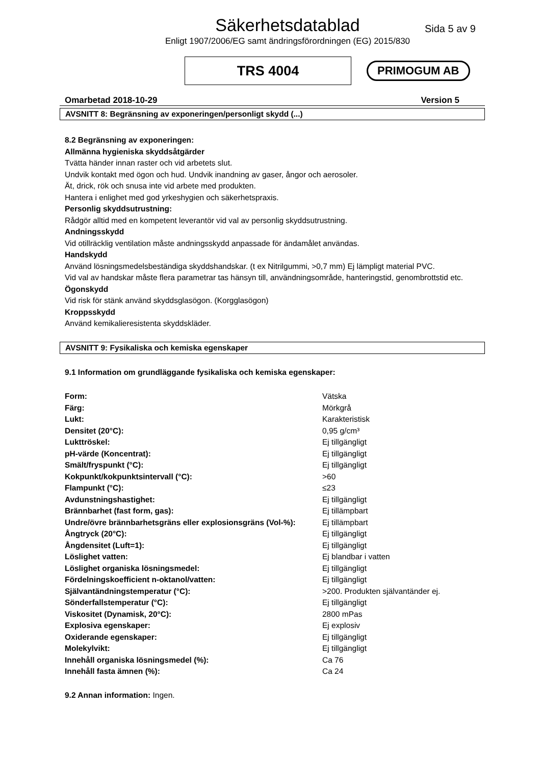Säkerhetsdatablad
Sida 5 av 9
Enligt 1907/2006/EG samt ändringsförordningen (EG) 2015/830
TRS 4004
PRIMOGUM AB
Omarbetad 2018-10-29 Version 5
AVSNITT 8: Begränsning av exponeringen/personligt skydd (...)
8.2 Begränsning av exponeringen:
Allmänna hygieniska skyddsåtgärder
Tvätta händer innan raster och vid arbetets slut.
Undvik kontakt med ögon och hud. Undvik inandning av gaser, ångor och aerosoler.
Ät, drick, rök och snusa inte vid arbete med produkten.
Hantera i enlighet med god yrkeshygien och säkerhetspraxis.
Personlig skyddsutrustning:
Rådgör alltid med en kompetent leverantör vid val av personlig skyddsutrustning.
Andningsskydd
Vid otillräcklig ventilation måste andningsskydd anpassade för ändamålet användas.
Handskydd
Använd lösningsmedelsbeständiga skyddshandskar. (t ex Nitrilgummi, >0,7 mm) Ej lämpligt material PVC.
Vid val av handskar måste flera parametrar tas hänsyn till, användningsområde, hanteringstid, genombrottstid etc.
Ögonskydd
Vid risk för stänk använd skyddsglasögon. (Korgglasögon)
Kroppsskydd
Använd kemikalieresistenta skyddskläder.
AVSNITT 9: Fysikaliska och kemiska egenskaper
9.1 Information om grundläggande fysikaliska och kemiska egenskaper:
| Form: | Vätska |
| Färg: | Mörkgrå |
| Lukt: | Karakteristisk |
| Densitet (20°C): | 0,95 g/cm³ |
| Lukttröskel: | Ej tillgängligt |
| pH-värde (Koncentrat): | Ej tillgängligt |
| Smält/fryspunkt (°C): | Ej tillgängligt |
| Kokpunkt/kokpunktsintervall (°C): | >60 |
| Flampunkt (°C): | ≤23 |
| Avdunstningshastighet: | Ej tillgängligt |
| Brännbarhet (fast form, gas): | Ej tillämpbart |
| Undre/övre brännbarhetsgräns eller explosionsgräns (Vol-%): | Ej tillämpbart |
| Ångtryck (20°C): | Ej tillgängligt |
| Ångdensitet (Luft=1): | Ej tillgängligt |
| Löslighet vatten: | Ej blandbar i vatten |
| Löslighet organiska lösningsmedel: | Ej tillgängligt |
| Fördelningskoefficient n-oktanol/vatten: | Ej tillgängligt |
| Självantändningstemperatur (°C): | >200. Produkten självantänder ej. |
| Sönderfallstemperatur (°C): | Ej tillgängligt |
| Viskositet (Dynamisk, 20°C): | 2800 mPas |
| Explosiva egenskaper: | Ej explosiv |
| Oxiderande egenskaper: | Ej tillgängligt |
| Molekylvikt: | Ej tillgängligt |
| Innehåll organiska lösningsmedel (%): | Ca 76 |
| Innehåll fasta ämnen (%): | Ca 24 |
9.2 Annan information: Ingen.